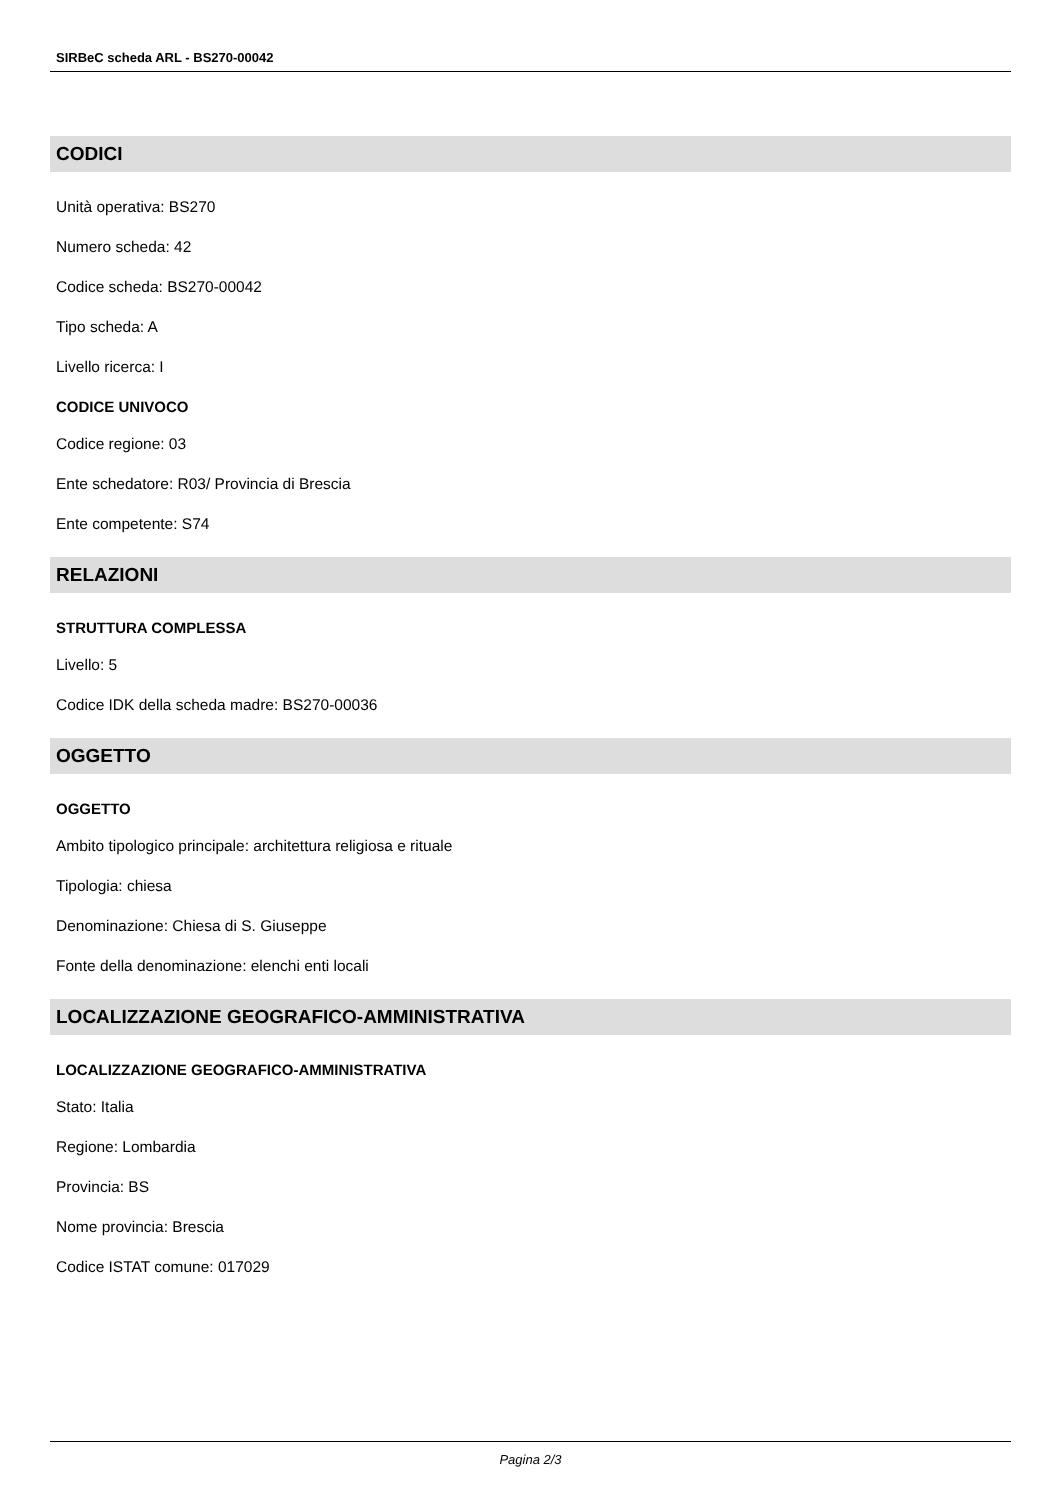SIRBeC scheda ARL - BS270-00042
CODICI
Unità operativa: BS270
Numero scheda: 42
Codice scheda: BS270-00042
Tipo scheda: A
Livello ricerca: I
CODICE UNIVOCO
Codice regione: 03
Ente schedatore: R03/ Provincia di Brescia
Ente competente: S74
RELAZIONI
STRUTTURA COMPLESSA
Livello: 5
Codice IDK della scheda madre: BS270-00036
OGGETTO
OGGETTO
Ambito tipologico principale: architettura religiosa e rituale
Tipologia: chiesa
Denominazione: Chiesa di S. Giuseppe
Fonte della denominazione: elenchi enti locali
LOCALIZZAZIONE GEOGRAFICO-AMMINISTRATIVA
LOCALIZZAZIONE GEOGRAFICO-AMMINISTRATIVA
Stato: Italia
Regione: Lombardia
Provincia: BS
Nome provincia: Brescia
Codice ISTAT comune: 017029
Pagina 2/3